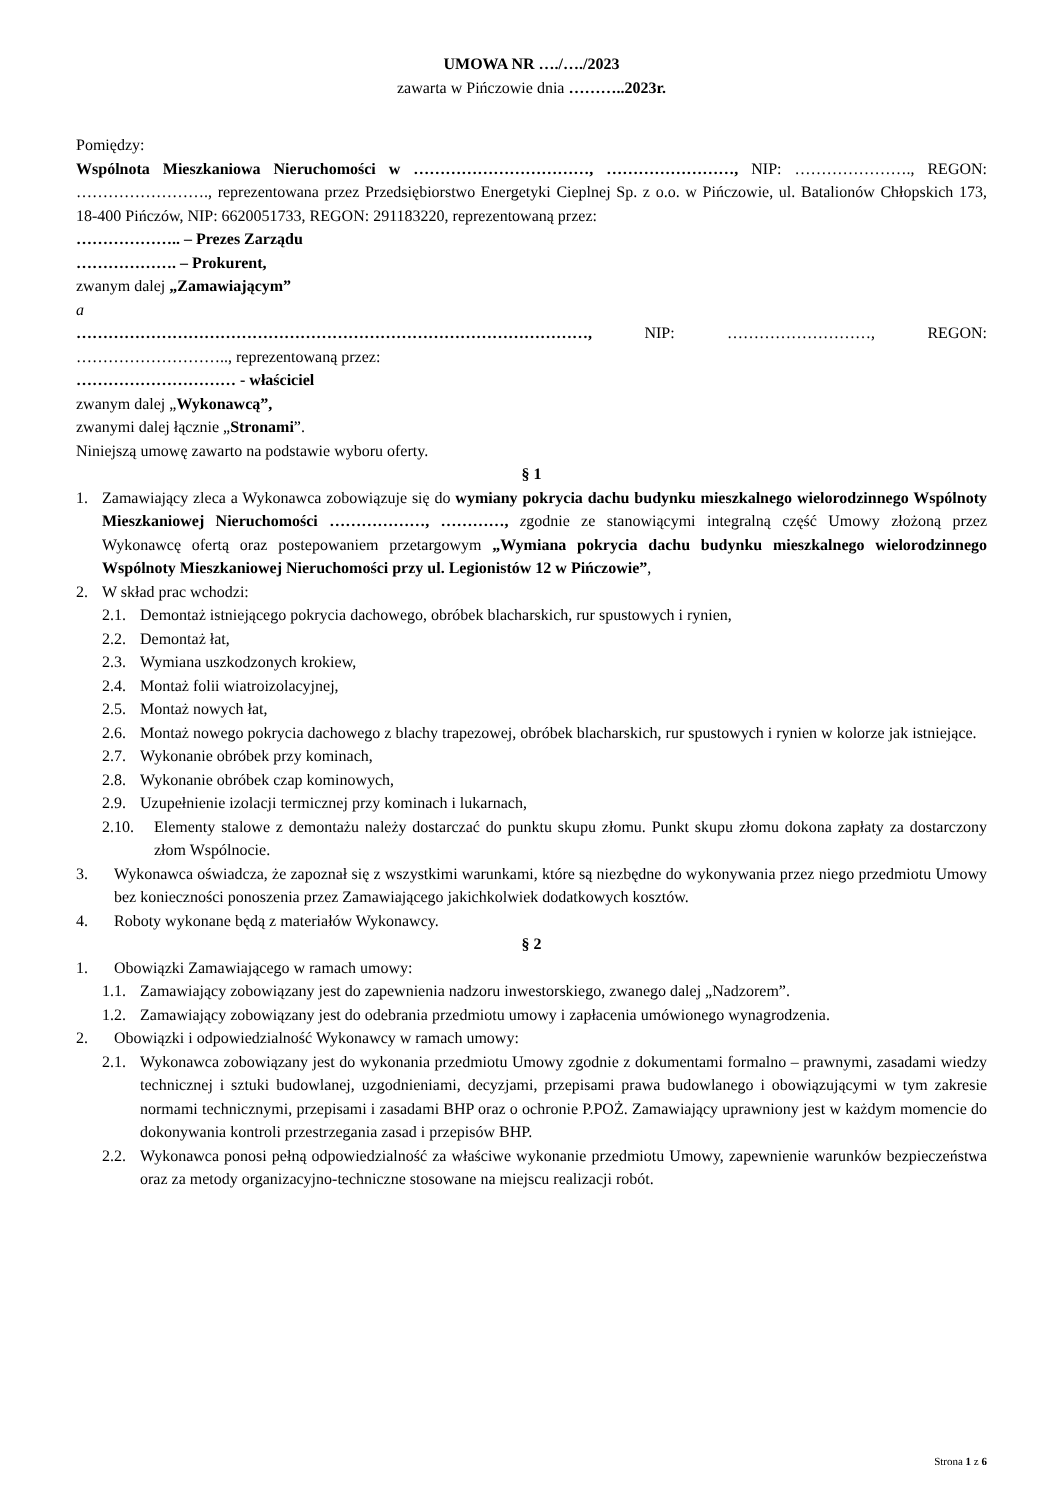UMOWA NR …./…./2023
zawarta w Pińczowie dnia ………..2023r.
Pomiędzy:
Wspólnota Mieszkaniowa Nieruchomości w ……………………………, ……………………, NIP: …………………., REGON: ……………………., reprezentowana przez Przedsiębiorstwo Energetyki Cieplnej Sp. z o.o. w Pińczowie, ul. Batalionów Chłopskich 173, 18-400 Pińczów, NIP: 6620051733, REGON: 291183220, reprezentowaną przez:
……………….. – Prezes Zarządu
………………. – Prokurent,
zwanym dalej „Zamawiającym”
a
……………………………………………………………………………………, NIP: ………………………, REGON: ……………………….., reprezentowaną przez:
………………………… - właściciel
zwanym dalej „Wykonawcą”,
zwanymi dalej łącznie „Stronami”.
Niniejszą umowę zawarto na podstawie wyboru oferty.
§ 1
1. Zamawiający zleca a Wykonawca zobowiązuje się do wymiany pokrycia dachu budynku mieszkalnego wielorodzinnego Wspólnoty Mieszkaniowej Nieruchomości ………………, …………, zgodnie ze stanowiącymi integralną część Umowy złożoną przez Wykonawcę ofertą oraz postepowaniem przetargowym „Wymiana pokrycia dachu budynku mieszkalnego wielorodzinnego Wspólnoty Mieszkaniowej Nieruchomości przy ul. Legionistów 12 w Pińczowie”,
2. W skład prac wchodzi:
2.1. Demontaż istniejącego pokrycia dachowego, obróbek blacharskich, rur spustowych i rynien,
2.2. Demontaż łat,
2.3. Wymiana uszkodzonych krokiew,
2.4. Montaż folii wiatroizolacyjnej,
2.5. Montaż nowych łat,
2.6. Montaż nowego pokrycia dachowego z blachy trapezowej, obróbek blacharskich, rur spustowych i rynien w kolorze jak istniejące.
2.7. Wykonanie obróbek przy kominach,
2.8. Wykonanie obróbek czap kominowych,
2.9. Uzupełnienie izolacji termicznej przy kominach i lukarnach,
2.10. Elementy stalowe z demontażu należy dostarczać do punktu skupu złomu. Punkt skupu złomu dokona zapłaty za dostarczony złom Wspólnocie.
3. Wykonawca oświadcza, że zapoznał się z wszystkimi warunkami, które są niezbędne do wykonywania przez niego przedmiotu Umowy bez konieczności ponoszenia przez Zamawiającego jakichkolwiek dodatkowych kosztów.
4. Roboty wykonane będą z materiałów Wykonawcy.
§ 2
1. Obowiązki Zamawiającego w ramach umowy:
1.1. Zamawiający zobowiązany jest do zapewnienia nadzoru inwestorskiego, zwanego dalej „Nadzorem”.
1.2. Zamawiający zobowiązany jest do odebrania przedmiotu umowy i zapłacenia umówionego wynagrodzenia.
2. Obowiązki i odpowiedzialność Wykonawcy w ramach umowy:
2.1. Wykonawca zobowiązany jest do wykonania przedmiotu Umowy zgodnie z dokumentami formalno – prawnymi, zasadami wiedzy technicznej i sztuki budowlanej, uzgodnieniami, decyzjami, przepisami prawa budowlanego i obowiązującymi w tym zakresie normami technicznymi, przepisami i zasadami BHP oraz o ochronie P.POŻ. Zamawiający uprawniony jest w każdym momencie do dokonywania kontroli przestrzegania zasad i przepisów BHP.
2.2. Wykonawca ponosi pełną odpowiedzialność za właściwe wykonanie przedmiotu Umowy, zapewnienie warunków bezpieczeństwa oraz za metody organizacyjno-techniczne stosowane na miejscu realizacji robót.
Strona 1 z 6